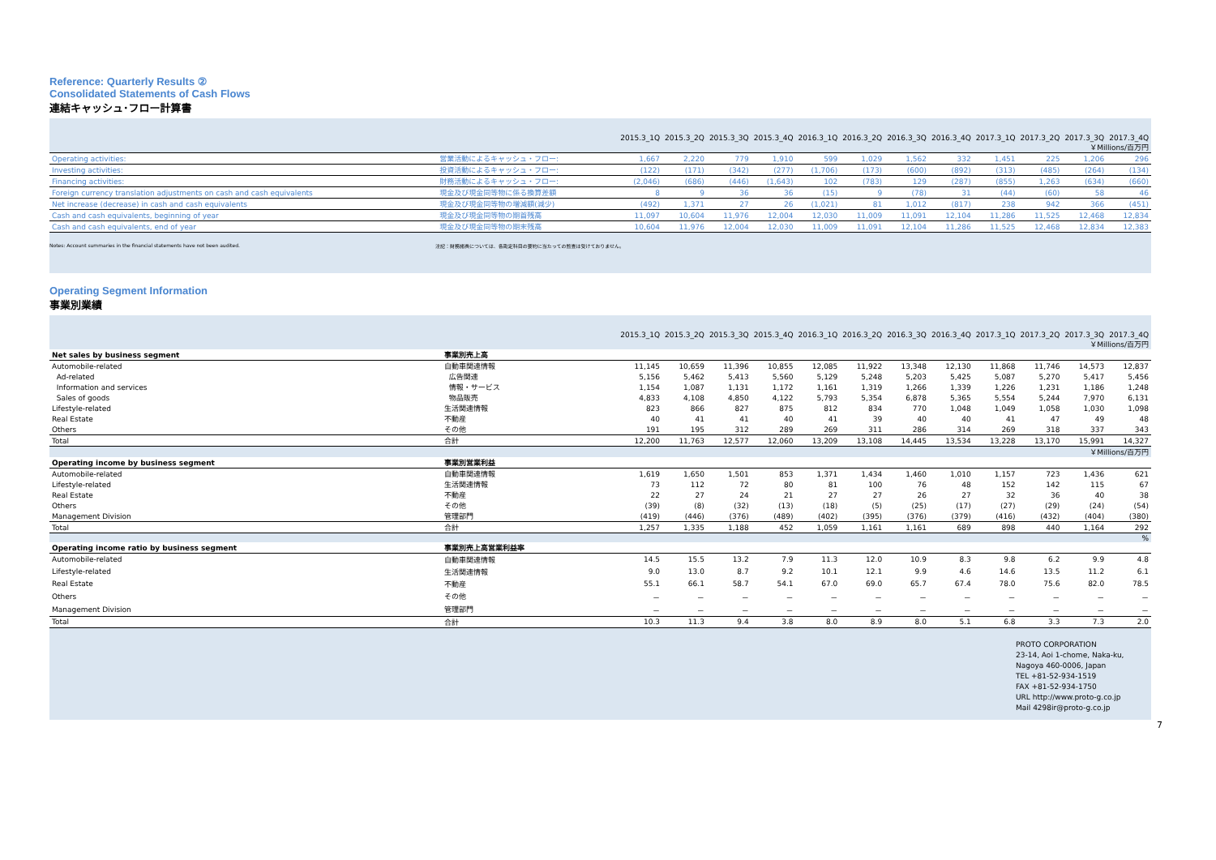Reference: Quarterly Results ②
Consolidated Statements of Cash Flows
連結キャッシュ･フロー計算書
| | | 2015.3_1Q | 2015.3_2Q | 2015.3_3Q | 2015.3_4Q | 2016.3_1Q | 2016.3_2Q | 2016.3_3Q | 2016.3_4Q | 2017.3_1Q | 2017.3_2Q | 2017.3_3Q | 2017.3_4Q |
| ￥Millions/百万円 | | | | | | | | | | | | | |
| Operating activities: | 営業活動によるキャッシュ・フロー: | 1,667 | 2,220 | 779 | 1,910 | 599 | 1,029 | 1,562 | 332 | 1,451 | 225 | 1,206 | 296 |
| Investing activities: | 投資活動によるキャッシュ・フロー: | (122) | (171) | (342) | (277) | (1,706) | (173) | (600) | (892) | (313) | (485) | (264) | (134) |
| Financing activities: | 財務活動によるキャッシュ・フロー: | (2,046) | (686) | (446) | (1,643) | 102 | (783) | 129 | (287) | (855) | 1,263 | (634) | (660) |
| Foreign currency translation adjustments on cash and cash equivalents | 現金及び現金同等物に係る換算差額 | 8 | 9 | 36 | 36 | (15) | 9 | (78) | 31 | (44) | (60) | 58 | 46 |
| Net increase (decrease) in cash and cash equivalents | 現金及び現金同等物の増減額(減少) | (492) | 1,371 | 27 | 26 | (1,021) | 81 | 1,012 | (817) | 238 | 942 | 366 | (451) |
| Cash and cash equivalents, beginning of year | 現金及び現金同等物の期首残高 | 11,097 | 10,604 | 11,976 | 12,004 | 12,030 | 11,009 | 11,091 | 12,104 | 11,286 | 11,525 | 12,468 | 12,834 |
| Cash and cash equivalents, end of year | 現金及び現金同等物の期末残高 | 10,604 | 11,976 | 12,004 | 12,030 | 11,009 | 11,091 | 12,104 | 11,286 | 11,525 | 12,468 | 12,834 | 12,383 |
Notes: Account summaries in the financial statements have not been audited. 注記：財務諸表については、各勘定科目の要約に当たっての監査は受けておりません。
Operating Segment Information
事業別業績
| | | 2015.3_1Q | 2015.3_2Q | 2015.3_3Q | 2015.3_4Q | 2016.3_1Q | 2016.3_2Q | 2016.3_3Q | 2016.3_4Q | 2017.3_1Q | 2017.3_2Q | 2017.3_3Q | 2017.3_4Q |
| ￥Millions/百万円 | | | | | | | | | | | | | |
| Net sales by business segment | 事業別売上高 | | | | | | | | | | | | |
| Automobile-related | 自動車関連情報 | 11,145 | 10,659 | 11,396 | 10,855 | 12,085 | 11,922 | 13,348 | 12,130 | 11,868 | 11,746 | 14,573 | 12,837 |
| Ad-related | 広告関連 | 5,156 | 5,462 | 5,413 | 5,560 | 5,129 | 5,248 | 5,203 | 5,425 | 5,087 | 5,270 | 5,417 | 5,456 |
| Information and services | 情報・サービス | 1,154 | 1,087 | 1,131 | 1,172 | 1,161 | 1,319 | 1,266 | 1,339 | 1,226 | 1,231 | 1,186 | 1,248 |
| Sales of goods | 物品販売 | 4,833 | 4,108 | 4,850 | 4,122 | 5,793 | 5,354 | 6,878 | 5,365 | 5,554 | 5,244 | 7,970 | 6,131 |
| Lifestyle-related | 生活関連情報 | 823 | 866 | 827 | 875 | 812 | 834 | 770 | 1,048 | 1,049 | 1,058 | 1,030 | 1,098 |
| Real Estate | 不動産 | 40 | 41 | 41 | 40 | 41 | 39 | 40 | 40 | 41 | 47 | 49 | 48 |
| Others | その他 | 191 | 195 | 312 | 289 | 269 | 311 | 286 | 314 | 269 | 318 | 337 | 343 |
| Total | 合計 | 12,200 | 11,763 | 12,577 | 12,060 | 13,209 | 13,108 | 14,445 | 13,534 | 13,228 | 13,170 | 15,991 | 14,327 |
| ￥Millions/百万円 | | | | | | | | | | | | | |
| Operating income by business segment | 事業別営業利益 | | | | | | | | | | | | |
| Automobile-related | 自動車関連情報 | 1,619 | 1,650 | 1,501 | 853 | 1,371 | 1,434 | 1,460 | 1,010 | 1,157 | 723 | 1,436 | 621 |
| Lifestyle-related | 生活関連情報 | 73 | 112 | 72 | 80 | 81 | 100 | 76 | 48 | 152 | 142 | 115 | 67 |
| Real Estate | 不動産 | 22 | 27 | 24 | 21 | 27 | 27 | 26 | 27 | 32 | 36 | 40 | 38 |
| Others | その他 | (39) | (8) | (32) | (13) | (18) | (5) | (25) | (17) | (27) | (29) | (24) | (54) |
| Management Division | 管理部門 | (419) | (446) | (376) | (489) | (402) | (395) | (376) | (379) | (416) | (432) | (404) | (380) |
| Total | 合計 | 1,257 | 1,335 | 1,188 | 452 | 1,059 | 1,161 | 1,161 | 689 | 898 | 440 | 1,164 | 292 |
| % | | | | | | | | | | | | | |
| Operating income ratio by business segment | 事業別売上高営業利益率 | | | | | | | | | | | | |
| Automobile-related | 自動車関連情報 | 14.5 | 15.5 | 13.2 | 7.9 | 11.3 | 12.0 | 10.9 | 8.3 | 9.8 | 6.2 | 9.9 | 4.8 |
| Lifestyle-related | 生活関連情報 | 9.0 | 13.0 | 8.7 | 9.2 | 10.1 | 12.1 | 9.9 | 4.6 | 14.6 | 13.5 | 11.2 | 6.1 |
| Real Estate | 不動産 | 55.1 | 66.1 | 58.7 | 54.1 | 67.0 | 69.0 | 65.7 | 67.4 | 78.0 | 75.6 | 82.0 | 78.5 |
| Others | その他 | － | － | － | － | － | － | － | － | － | － | － | － |
| Management Division | 管理部門 | － | － | － | － | － | － | － | － | － | － | － | － |
| Total | 合計 | 10.3 | 11.3 | 9.4 | 3.8 | 8.0 | 8.9 | 8.0 | 5.1 | 6.8 | 3.3 | 7.3 | 2.0 |
PROTO CORPORATION
23-14, Aoi 1-chome, Naka-ku,
Nagoya 460-0006, Japan
TEL +81-52-934-1519
FAX +81-52-934-1750
URL http://www.proto-g.co.jp
Mail 4298ir@proto-g.co.jp
7